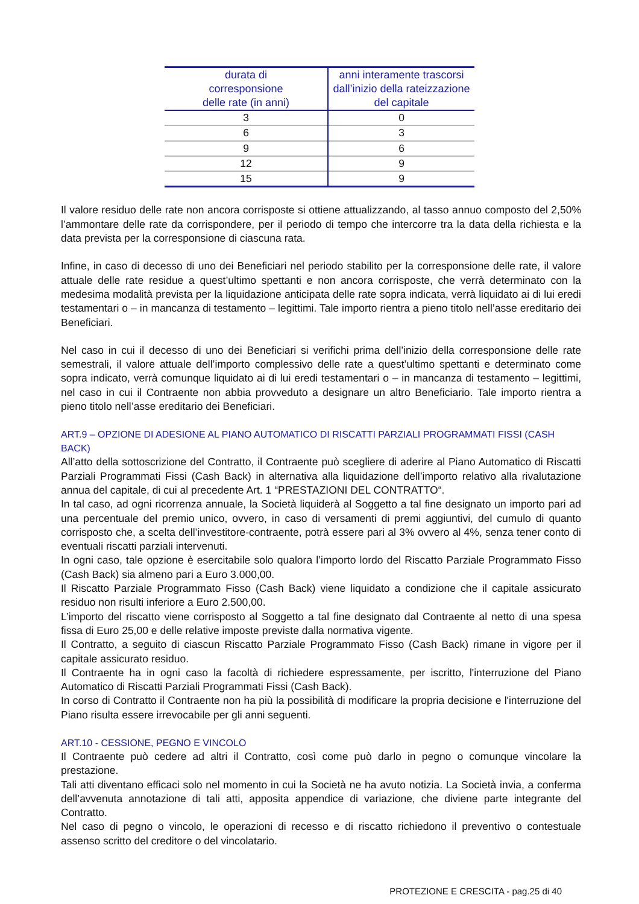| durata di corresponsione delle rate (in anni) | anni interamente trascorsi dall’inizio della rateizzazione del capitale |
| --- | --- |
| 3 | 0 |
| 6 | 3 |
| 9 | 6 |
| 12 | 9 |
| 15 | 9 |
Il valore residuo delle rate non ancora corrisposte si ottiene attualizzando, al tasso annuo composto del 2,50% l’ammontare delle rate da corrispondere, per il periodo di tempo che intercorre tra la data della richiesta e la data prevista per la corresponsione di ciascuna rata.
Infine, in caso di decesso di uno dei Beneficiari nel periodo stabilito per la corresponsione delle rate, il valore attuale delle rate residue a quest’ultimo spettanti e non ancora corrisposte, che verrà determinato con la medesima modalità prevista per la liquidazione anticipata delle rate sopra indicata, verrà liquidato ai di lui eredi testamentari o – in mancanza di testamento – legittimi. Tale importo rientra a pieno titolo nell’asse ereditario dei Beneficiari.
Nel caso in cui il decesso di uno dei Beneficiari si verifichi prima dell’inizio della corresponsione delle rate semestrali, il valore attuale dell’importo complessivo delle rate a quest’ultimo spettanti e determinato come sopra indicato, verrà comunque liquidato ai di lui eredi testamentari o – in mancanza di testamento – legittimi, nel caso in cui il Contraente non abbia provveduto a designare un altro Beneficiario. Tale importo rientra a pieno titolo nell’asse ereditario dei Beneficiari.
ART.9 – OPZIONE DI ADESIONE AL PIANO AUTOMATICO DI RISCATTI PARZIALI PROGRAMMATI FISSI (CASH BACK)
All’atto della sottoscrizione del Contratto, il Contraente può scegliere di aderire al Piano Automatico di Riscatti Parziali Programmati Fissi (Cash Back) in alternativa alla liquidazione dell’importo relativo alla rivalutazione annua del capitale, di cui al precedente Art. 1 “PRESTAZIONI DEL CONTRATTO“.
In tal caso, ad ogni ricorrenza annuale, la Società liquiderà al Soggetto a tal fine designato un importo pari ad una percentuale del premio unico, ovvero, in caso di versamenti di premi aggiuntivi, del cumulo di quanto corrisposto che, a scelta dell’investitore-contraente, potrà essere pari al 3% ovvero al 4%, senza tener conto di eventuali riscatti parziali intervenuti.
In ogni caso, tale opzione è esercitabile solo qualora l’importo lordo del Riscatto Parziale Programmato Fisso (Cash Back) sia almeno pari a Euro 3.000,00.
Il Riscatto Parziale Programmato Fisso (Cash Back) viene liquidato a condizione che il capitale assicurato residuo non risulti inferiore a Euro 2.500,00.
L’importo del riscatto viene corrisposto al Soggetto a tal fine designato dal Contraente al netto di una spesa fissa di Euro 25,00 e delle relative imposte previste dalla normativa vigente.
Il Contratto, a seguito di ciascun Riscatto Parziale Programmato Fisso (Cash Back) rimane in vigore per il capitale assicurato residuo.
Il Contraente ha in ogni caso la facoltà di richiedere espressamente, per iscritto, l'interruzione del Piano Automatico di Riscatti Parziali Programmati Fissi (Cash Back).
In corso di Contratto il Contraente non ha più la possibilità di modificare la propria decisione e l'interruzione del Piano risulta essere irrevocabile per gli anni seguenti.
ART.10 - CESSIONE, PEGNO E VINCOLO
Il Contraente può cedere ad altri il Contratto, così come può darlo in pegno o comunque vincolare la prestazione.
Tali atti diventano efficaci solo nel momento in cui la Società ne ha avuto notizia. La Società invia, a conferma dell’avvenuta annotazione di tali atti, apposita appendice di variazione, che diviene parte integrante del Contratto.
Nel caso di pegno o vincolo, le operazioni di recesso e di riscatto richiedono il preventivo o contestuale assenso scritto del creditore o del vincolatario.
PROTEZIONE E CRESCITA - pag.25 di 40